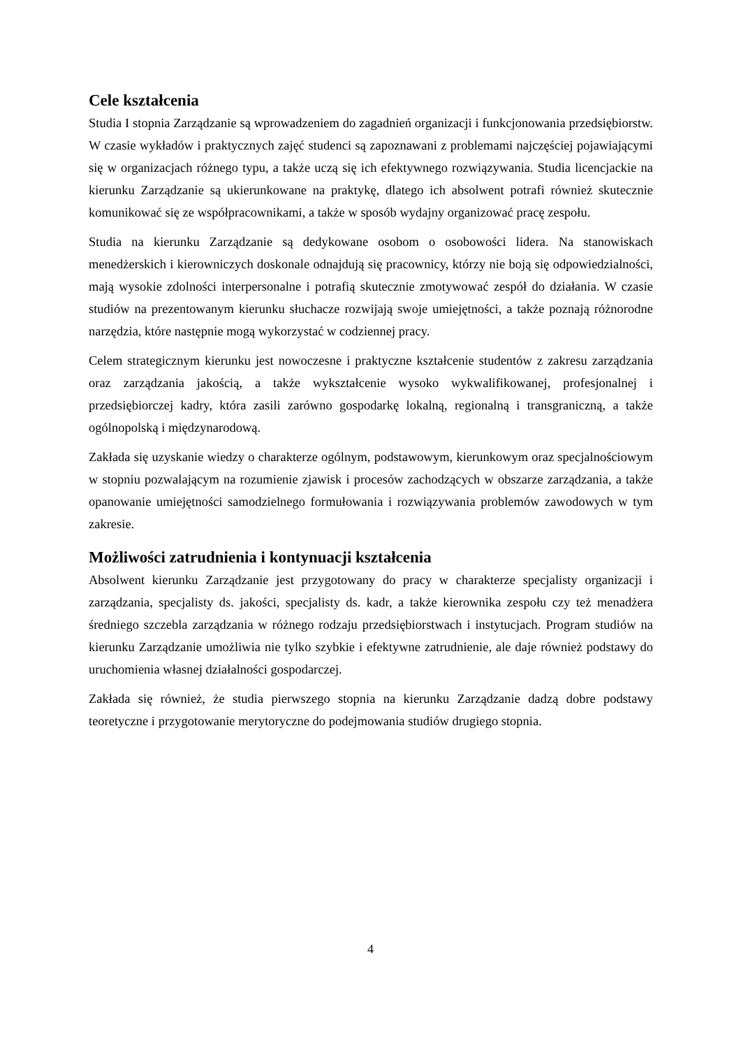Cele kształcenia
Studia I stopnia Zarządzanie są wprowadzeniem do zagadnień organizacji i funkcjonowania przedsiębiorstw. W czasie wykładów i praktycznych zajęć studenci są zapoznawani z problemami najczęściej pojawiającymi się w organizacjach różnego typu, a także uczą się ich efektywnego rozwiązywania. Studia licencjackie na kierunku Zarządzanie są ukierunkowane na praktykę, dlatego ich absolwent potrafi również skutecznie komunikować się ze współpracownikami, a także w sposób wydajny organizować pracę zespołu.
Studia na kierunku Zarządzanie są dedykowane osobom o osobowości lidera. Na stanowiskach menedżerskich i kierowniczych doskonale odnajdują się pracownicy, którzy nie boją się odpowiedzialności, mają wysokie zdolności interpersonalne i potrafią skutecznie zmotywować zespół do działania. W czasie studiów na prezentowanym kierunku słuchacze rozwijają swoje umiejętności, a także poznają różnorodne narzędzia, które następnie mogą wykorzystać w codziennej pracy.
Celem strategicznym kierunku jest nowoczesne i praktyczne kształcenie studentów z zakresu zarządzania oraz zarządzania jakością, a także wykształcenie wysoko wykwalifikowanej, profesjonalnej i przedsiębiorczej kadry, która zasili zarówno gospodarkę lokalną, regionalną i transgraniczną, a także ogólnopolską i międzynarodową.
Zakłada się uzyskanie wiedzy o charakterze ogólnym, podstawowym, kierunkowym oraz specjalnościowym w stopniu pozwalającym na rozumienie zjawisk i procesów zachodzących w obszarze zarządzania, a także opanowanie umiejętności samodzielnego formułowania i rozwiązywania problemów zawodowych w tym zakresie.
Możliwości zatrudnienia i kontynuacji kształcenia
Absolwent kierunku Zarządzanie jest przygotowany do pracy w charakterze specjalisty organizacji i zarządzania, specjalisty ds. jakości, specjalisty ds. kadr, a także kierownika zespołu czy też menadżera średniego szczebla zarządzania w różnego rodzaju przedsiębiorstwach i instytucjach. Program studiów na kierunku Zarządzanie umożliwia nie tylko szybkie i efektywne zatrudnienie, ale daje również podstawy do uruchomienia własnej działalności gospodarczej.
Zakłada się również, że studia pierwszego stopnia na kierunku Zarządzanie dadzą dobre podstawy teoretyczne i przygotowanie merytoryczne do podejmowania studiów drugiego stopnia.
4